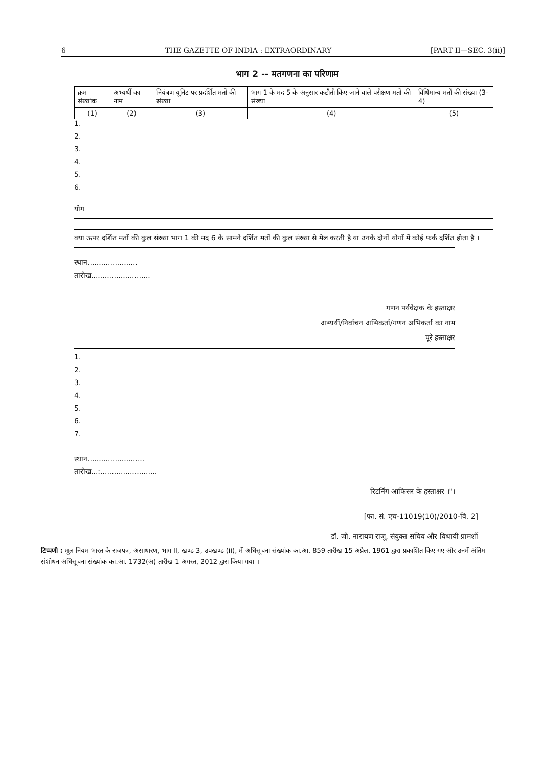6 THE GAZETTE OF INDIA : EXTRAORDINARY [PART II—SEC. 3(ii)]
भाग 2 -- मतगणना का परिणाम
| क्रम संख्यांक | अभ्यर्थी का नाम | नियंत्रण यूनिट पर प्रदर्शित मतों की संख्या | भाग 1 के मद 5 के अनुसार कटौती किए जाने वाले परीक्षण मतों की संख्या | विधिमान्य मतों की संख्या (3-4) |
| --- | --- | --- | --- | --- |
| (1) | (2) | (3) | (4) | (5) |
1.
2.
3.
4.
5.
6.
योग
क्या ऊपर दर्शित मतों की कुल संख्या भाग 1 की मद 6 के सामने दर्शित मतों की कुल संख्या से मेल करती है या उनके दोनों योगों में कोई फर्क दर्शित होता है ।
स्थान......................
तारीख..........................
गणन पर्यवेक्षक के हस्ताक्षर
अभ्यर्थी/निर्वाचन अभिकर्ता/गणन अभिकर्ता का नाम
पूरे हस्ताक्षर
1.
2.
3.
4.
5.
6.
7.
स्थान.........................
तारीख...:.........................
रिटर्निंग आफिसर के हस्ताक्षर ।"।
[फा. सं. एच-11019(10)/2010-वि. 2]
डॉ. जी. नारायण राजू, संयुक्त सचिव और विधायी प्रामर्शी
टिप्पणी : मूल नियम भारत के राजपत्र, असाधारण, भाग II, खण्ड 3, उपखण्ड (ii), में अधिसूचना संख्यांक का.आ. 859 तारीख 15 अप्रैल, 1961 द्वारा प्रकाशित किए गए और उनमें अंतिम संशोधन अधिसूचना संख्यांक का.आ. 1732(अ) तारीख 1 अगस्त, 2012 द्वारा किया गया ।